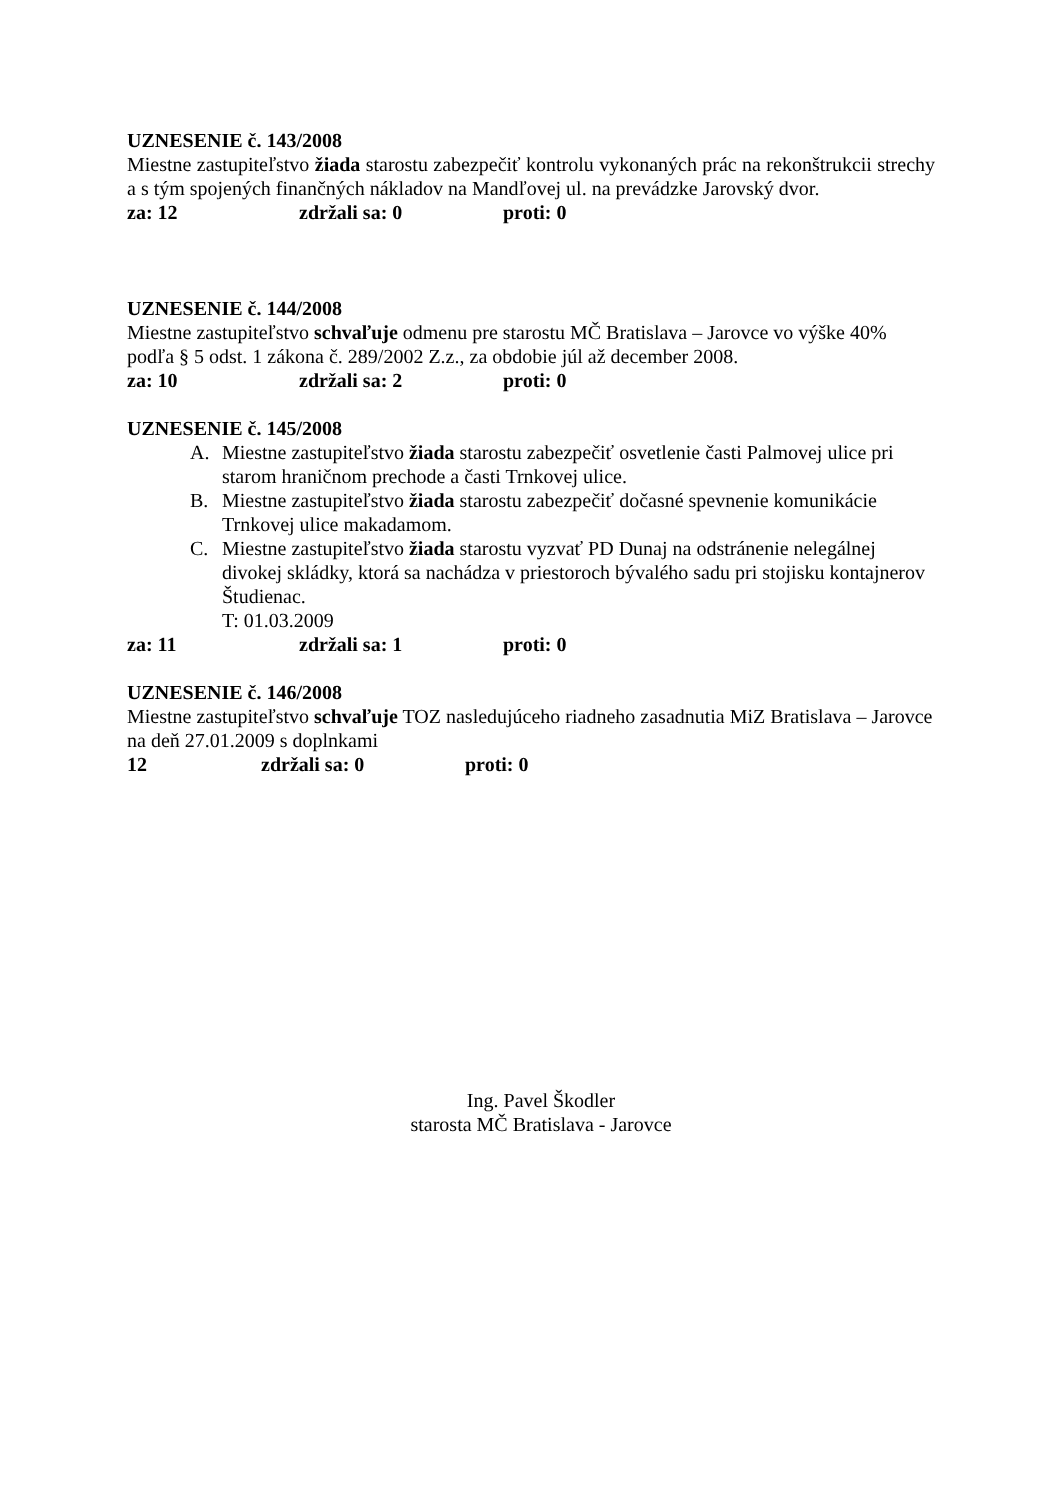UZNESENIE č. 143/2008
Miestne zastupiteľstvo žiada starostu zabezpečiť kontrolu vykonaných prác na rekonštrukcii strechy a s tým spojených finančných nákladov na Mandľovej ul. na prevádzke Jarovský dvor.
za: 12 zdržali sa: 0 proti: 0
UZNESENIE č. 144/2008
Miestne zastupiteľstvo schvaľuje odmenu pre starostu MČ Bratislava – Jarovce vo výške 40% podľa § 5 odst. 1 zákona č. 289/2002 Z.z., za obdobie júl až december 2008.
za: 10 zdržali sa: 2 proti: 0
UZNESENIE č. 145/2008
A. Miestne zastupiteľstvo žiada starostu zabezpečiť osvetlenie časti Palmovej ulice pri starom hraničnom prechode a časti Trnkovej ulice.
B. Miestne zastupiteľstvo žiada starostu zabezpečiť dočasné spevnenie komunikácie Trnkovej ulice makadamom.
C. Miestne zastupiteľstvo žiada starostu vyzvať PD Dunaj na odstránenie nelegálnej divokej skládky, ktorá sa nachádza v priestoroch bývalého sadu pri stojisku kontajnerov Študienac.
T: 01.03.2009
za: 11 zdržali sa: 1 proti: 0
UZNESENIE č. 146/2008
Miestne zastupiteľstvo schvaľuje TOZ nasledujúceho riadneho zasadnutia MiZ Bratislava – Jarovce na deň 27.01.2009 s doplnkami
12 zdržali sa: 0 proti: 0
Ing. Pavel Škodler
starosta MČ Bratislava - Jarovce